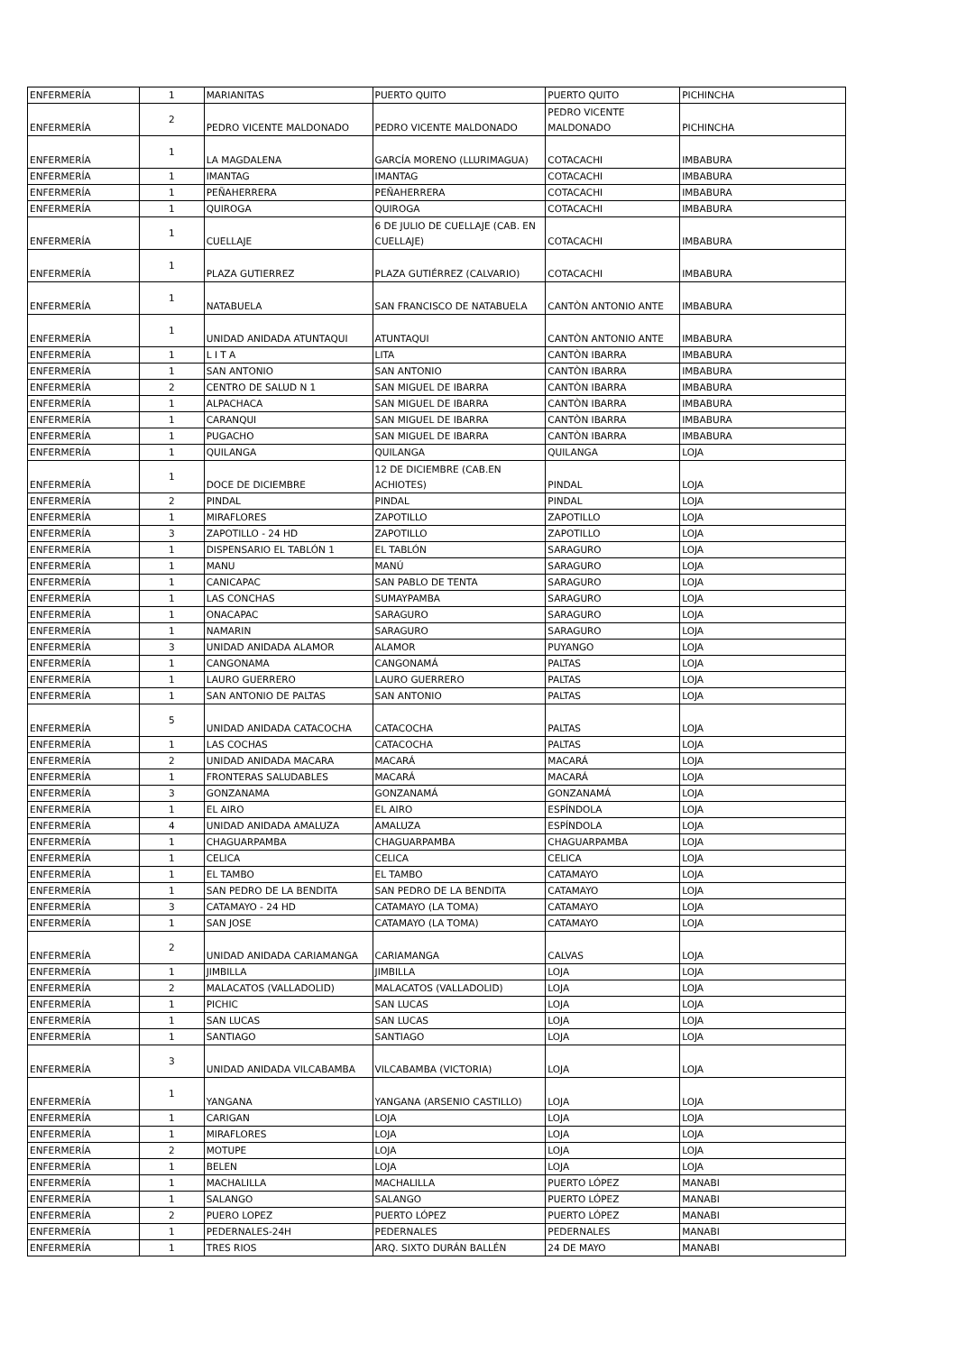| ENFERMERÍA | 1 | MARIANITAS | PUERTO QUITO | PUERTO QUITO | PICHINCHA |
| ENFERMERÍA | 2 | PEDRO VICENTE MALDONADO | PEDRO VICENTE MALDONADO | PEDRO VICENTE MALDONADO | PICHINCHA |
| ENFERMERÍA | 1 | LA MAGDALENA | GARCÍA MORENO (LLURIMAGUA) | COTACACHI | IMBABURA |
| ENFERMERÍA | 1 | IMANTAG | IMANTAG | COTACACHI | IMBABURA |
| ENFERMERÍA | 1 | PEÑAHERRERA | PEÑAHERRERA | COTACACHI | IMBABURA |
| ENFERMERÍA | 1 | QUIROGA | QUIROGA | COTACACHI | IMBABURA |
| ENFERMERÍA | 1 | CUELLAJE | 6 DE JULIO DE CUELLAJE (CAB. EN CUELLAJE) | COTACACHI | IMBABURA |
| ENFERMERÍA | 1 | PLAZA GUTIERREZ | PLAZA GUTIÉRREZ (CALVARIO) | COTACACHI | IMBABURA |
| ENFERMERÍA | 1 | NATABUELA | SAN FRANCISCO DE NATABUELA | CANTÒN ANTONIO ANTE | IMBABURA |
| ENFERMERÍA | 1 | UNIDAD ANIDADA ATUNTAQUI | ATUNTAQUI | CANTÒN ANTONIO ANTE | IMBABURA |
| ENFERMERÍA | 1 | L I T A | LITA | CANTÒN IBARRA | IMBABURA |
| ENFERMERÍA | 1 | SAN ANTONIO | SAN ANTONIO | CANTÒN IBARRA | IMBABURA |
| ENFERMERÍA | 2 | CENTRO DE SALUD N 1 | SAN MIGUEL DE IBARRA | CANTÒN IBARRA | IMBABURA |
| ENFERMERÍA | 1 | ALPACHACA | SAN MIGUEL DE IBARRA | CANTÒN IBARRA | IMBABURA |
| ENFERMERÍA | 1 | CARANQUI | SAN MIGUEL DE IBARRA | CANTÒN IBARRA | IMBABURA |
| ENFERMERÍA | 1 | PUGACHO | SAN MIGUEL DE IBARRA | CANTÒN IBARRA | IMBABURA |
| ENFERMERÍA | 1 | QUILANGA | QUILANGA | QUILANGA | LOJA |
| ENFERMERÍA | 1 | DOCE DE DICIEMBRE | 12 DE DICIEMBRE (CAB.EN ACHIOTES) | PINDAL | LOJA |
| ENFERMERÍA | 2 | PINDAL | PINDAL | PINDAL | LOJA |
| ENFERMERÍA | 1 | MIRAFLORES | ZAPOTILLO | ZAPOTILLO | LOJA |
| ENFERMERÍA | 3 | ZAPOTILLO - 24 HD | ZAPOTILLO | ZAPOTILLO | LOJA |
| ENFERMERÍA | 1 | DISPENSARIO EL TABLÓN 1 | EL TABLÓN | SARAGURO | LOJA |
| ENFERMERÍA | 1 | MANU | MANÚ | SARAGURO | LOJA |
| ENFERMERÍA | 1 | CANICAPAC | SAN PABLO DE TENTA | SARAGURO | LOJA |
| ENFERMERÍA | 1 | LAS CONCHAS | SUMAYPAMBA | SARAGURO | LOJA |
| ENFERMERÍA | 1 | ONACAPAC | SARAGURO | SARAGURO | LOJA |
| ENFERMERÍA | 1 | NAMARIN | SARAGURO | SARAGURO | LOJA |
| ENFERMERÍA | 3 | UNIDAD ANIDADA ALAMOR | ALAMOR | PUYANGO | LOJA |
| ENFERMERÍA | 1 | CANGONAMA | CANGONAMÁ | PALTAS | LOJA |
| ENFERMERÍA | 1 | LAURO GUERRERO | LAURO GUERRERO | PALTAS | LOJA |
| ENFERMERÍA | 1 | SAN ANTONIO DE PALTAS | SAN ANTONIO | PALTAS | LOJA |
| ENFERMERÍA | 5 | UNIDAD ANIDADA CATACOCHA | CATACOCHA | PALTAS | LOJA |
| ENFERMERÍA | 1 | LAS COCHAS | CATACOCHA | PALTAS | LOJA |
| ENFERMERÍA | 2 | UNIDAD ANIDADA MACARA | MACARÁ | MACARÁ | LOJA |
| ENFERMERÍA | 1 | FRONTERAS SALUDABLES | MACARÁ | MACARÁ | LOJA |
| ENFERMERÍA | 3 | GONZANAMA | GONZANAMÁ | GONZANAMÁ | LOJA |
| ENFERMERÍA | 1 | EL AIRO | EL AIRO | ESPÍNDOLA | LOJA |
| ENFERMERÍA | 4 | UNIDAD ANIDADA AMALUZA | AMALUZA | ESPÍNDOLA | LOJA |
| ENFERMERÍA | 1 | CHAGUARPAMBA | CHAGUARPAMBA | CHAGUARPAMBA | LOJA |
| ENFERMERÍA | 1 | CELICA | CELICA | CELICA | LOJA |
| ENFERMERÍA | 1 | EL TAMBO | EL TAMBO | CATAMAYO | LOJA |
| ENFERMERÍA | 1 | SAN PEDRO DE LA BENDITA | SAN PEDRO DE LA BENDITA | CATAMAYO | LOJA |
| ENFERMERÍA | 3 | CATAMAYO - 24 HD | CATAMAYO (LA TOMA) | CATAMAYO | LOJA |
| ENFERMERÍA | 1 | SAN JOSE | CATAMAYO (LA TOMA) | CATAMAYO | LOJA |
| ENFERMERÍA | 2 | UNIDAD ANIDADA CARIAMANGA | CARIAMANGA | CALVAS | LOJA |
| ENFERMERÍA | 1 | JIMBILLA | JIMBILLA | LOJA | LOJA |
| ENFERMERÍA | 2 | MALACATOS (VALLADOLID) | MALACATOS (VALLADOLID) | LOJA | LOJA |
| ENFERMERÍA | 1 | PICHIC | SAN LUCAS | LOJA | LOJA |
| ENFERMERÍA | 1 | SAN LUCAS | SAN LUCAS | LOJA | LOJA |
| ENFERMERÍA | 1 | SANTIAGO | SANTIAGO | LOJA | LOJA |
| ENFERMERÍA | 3 | UNIDAD ANIDADA VILCABAMBA | VILCABAMBA (VICTORIA) | LOJA | LOJA |
| ENFERMERÍA | 1 | YANGANA | YANGANA (ARSENIO CASTILLO) | LOJA | LOJA |
| ENFERMERÍA | 1 | CARIGAN | LOJA | LOJA | LOJA |
| ENFERMERÍA | 1 | MIRAFLORES | LOJA | LOJA | LOJA |
| ENFERMERÍA | 2 | MOTUPE | LOJA | LOJA | LOJA |
| ENFERMERÍA | 1 | BELEN | LOJA | LOJA | LOJA |
| ENFERMERÍA | 1 | MACHALILLA | MACHALILLA | PUERTO LÓPEZ | MANABI |
| ENFERMERÍA | 1 | SALANGO | SALANGO | PUERTO LÓPEZ | MANABI |
| ENFERMERÍA | 2 | PUERO LOPEZ | PUERTO LÓPEZ | PUERTO LÓPEZ | MANABI |
| ENFERMERÍA | 1 | PEDERNALES-24H | PEDERNALES | PEDERNALES | MANABI |
| ENFERMERÍA | 1 | TRES RIOS | ARQ. SIXTO DURÁN BALLÉN | 24 DE MAYO | MANABI |